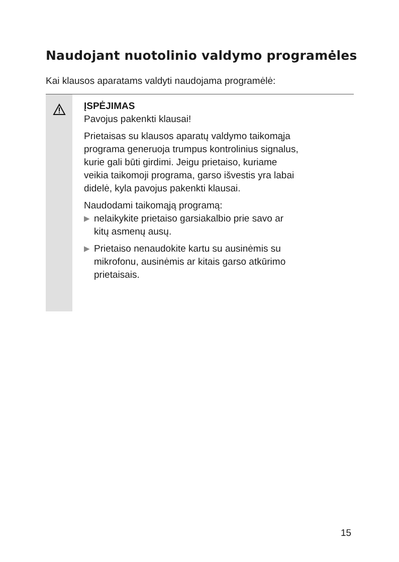Naudojant nuotolinio valdymo programėles
Kai klausos aparatams valdyti naudojama programėlė:
ĮSPĖJIMAS
Pavojus pakenkti klausai!
Prietaisas su klausos aparatų valdymo taikomąja
programa generuoja trumpus kontrolinius signalus,
kurie gali būti girdimi. Jeigu prietaiso, kuriame
veikia taikomoji programa, garso išvestis yra labai
didelė, kyla pavojus pakenkti klausai.
Naudodami taikomąją programą:
▶ nelaikykite prietaiso garsiakalbio prie savo ar
kitų asmenų ausų.
▶ Prietaiso nenaudokite kartu su ausinėmis su
mikrofonu, ausinėmis ar kitais garso atkūrimo
prietaisais.
15